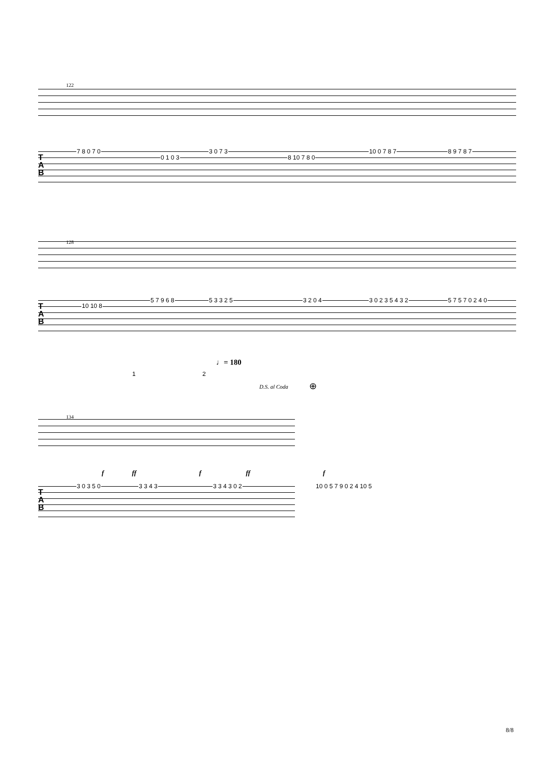122
T
A
B
7 8 0 7 0
0 1 0 3
3 0 7 3
8 10 7 8 0
10 0 7 8 7 8 9 7 8 7
128
T
A
B
10 10 8
5 7 9 6 8 5 3 3 2 5 3 2 0 4 3 0 2 3 5 4 3 2 5 7 5 7 0 2 4 0
♩= 180
1 2
D.S. al Coda ⊕
134
f ff f ff f
T
A
B
3 0 3 5 0 3 3 4 3 3 3 4 3 0 2 10 0 5 7 9 0 2 4 10 5
8/8